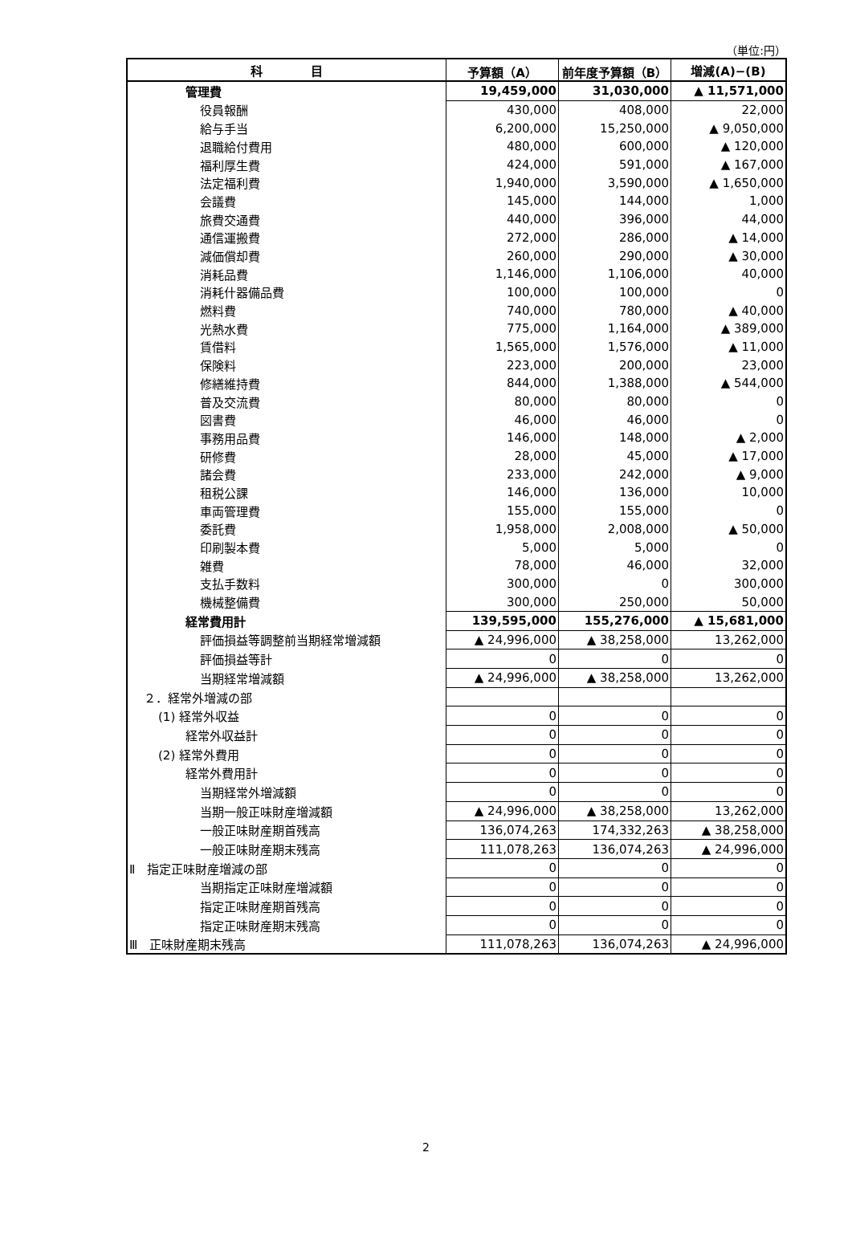（単位:円）
| 科 目 | 予算額（A） | 前年度予算額（B） | 増減(A)−(B) |
| --- | --- | --- | --- |
| 管理費 | 19,459,000 | 31,030,000 | ▲ 11,571,000 |
| 役員報酬 | 430,000 | 408,000 | 22,000 |
| 給与手当 | 6,200,000 | 15,250,000 | ▲ 9,050,000 |
| 退職給付費用 | 480,000 | 600,000 | ▲ 120,000 |
| 福利厚生費 | 424,000 | 591,000 | ▲ 167,000 |
| 法定福利費 | 1,940,000 | 3,590,000 | ▲ 1,650,000 |
| 会議費 | 145,000 | 144,000 | 1,000 |
| 旅費交通費 | 440,000 | 396,000 | 44,000 |
| 通信運搬費 | 272,000 | 286,000 | ▲ 14,000 |
| 減価償却費 | 260,000 | 290,000 | ▲ 30,000 |
| 消耗品費 | 1,146,000 | 1,106,000 | 40,000 |
| 消耗什器備品費 | 100,000 | 100,000 | 0 |
| 燃料費 | 740,000 | 780,000 | ▲ 40,000 |
| 光熱水費 | 775,000 | 1,164,000 | ▲ 389,000 |
| 賃借料 | 1,565,000 | 1,576,000 | ▲ 11,000 |
| 保険料 | 223,000 | 200,000 | 23,000 |
| 修繕維持費 | 844,000 | 1,388,000 | ▲ 544,000 |
| 普及交流費 | 80,000 | 80,000 | 0 |
| 図書費 | 46,000 | 46,000 | 0 |
| 事務用品費 | 146,000 | 148,000 | ▲ 2,000 |
| 研修費 | 28,000 | 45,000 | ▲ 17,000 |
| 諸会費 | 233,000 | 242,000 | ▲ 9,000 |
| 租税公課 | 146,000 | 136,000 | 10,000 |
| 車両管理費 | 155,000 | 155,000 | 0 |
| 委託費 | 1,958,000 | 2,008,000 | ▲ 50,000 |
| 印刷製本費 | 5,000 | 5,000 | 0 |
| 雑費 | 78,000 | 46,000 | 32,000 |
| 支払手数料 | 300,000 | 0 | 300,000 |
| 機械整備費 | 300,000 | 250,000 | 50,000 |
| 経常費用計 | 139,595,000 | 155,276,000 | ▲ 15,681,000 |
| 評価損益等調整前当期経常増減額 | ▲ 24,996,000 | ▲ 38,258,000 | 13,262,000 |
| 評価損益等計 | 0 | 0 | 0 |
| 当期経常増減額 | ▲ 24,996,000 | ▲ 38,258,000 | 13,262,000 |
| ２．経常外増減の部 | | | |
| (1) 経常外収益 | 0 | 0 | 0 |
| 経常外収益計 | 0 | 0 | 0 |
| (2) 経常外費用 | 0 | 0 | 0 |
| 経常外費用計 | 0 | 0 | 0 |
| 当期経常外増減額 | 0 | 0 | 0 |
| 当期一般正味財産増減額 | ▲ 24,996,000 | ▲ 38,258,000 | 13,262,000 |
| 一般正味財産期首残高 | 136,074,263 | 174,332,263 | ▲ 38,258,000 |
| 一般正味財産期末残高 | 111,078,263 | 136,074,263 | ▲ 24,996,000 |
| Ⅱ 指定正味財産増減の部 | 0 | 0 | 0 |
| 当期指定正味財産増減額 | 0 | 0 | 0 |
| 指定正味財産期首残高 | 0 | 0 | 0 |
| 指定正味財産期末残高 | 0 | 0 | 0 |
| Ⅲ 正味財産期末残高 | 111,078,263 | 136,074,263 | ▲ 24,996,000 |
2